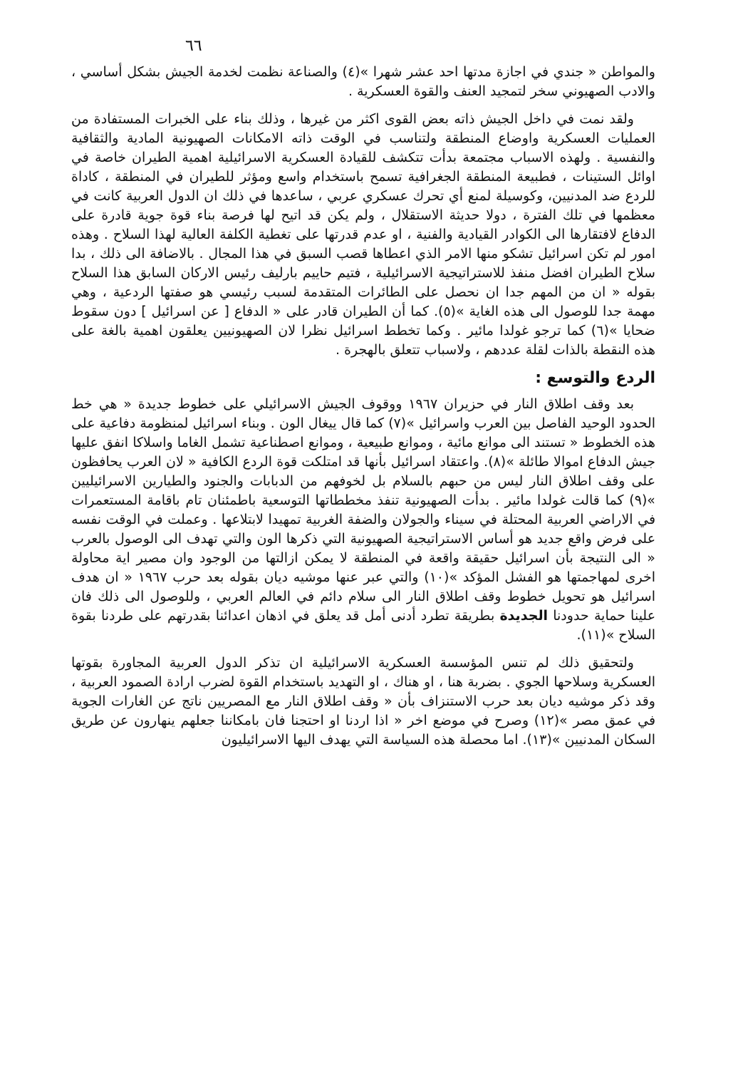٦٦
والمواطن « جندي في اجازة مدتها احد عشر شهرا »(٤) والصناعة نظمت لخدمة الجيش بشكل أساسي ، والادب الصهيوني سخر لتمجيد العنف والقوة العسكرية .
ولقد نمت في داخل الجيش ذاته بعض القوى اكثر من غيرها ، وذلك بناء على الخبرات المستفادة من العمليات العسكرية واوضاع المنطقة ولتناسب في الوقت ذاته الامكانات الصهيونية المادية والثقافية والنفسية . ولهذه الاسباب مجتمعة بدأت تتكشف للقيادة العسكرية الاسرائيلية اهمية الطيران خاصة في اوائل الستينات ، فطبيعة المنطقة الجغرافية تسمح باستخدام واسع ومؤثر للطيران في المنطقة ، كاداة للردع ضد المدنيين، وكوسيلة لمنع أي تحرك عسكري عربي ، ساعدها في ذلك ان الدول العربية كانت في معظمها في تلك الفترة ، دولا حديثة الاستقلال ، ولم يكن قد اتيح لها فرصة بناء قوة جوية قادرة على الدفاع لافتقارها الى الكوادر القيادية والفنية ، او عدم قدرتها على تغطية الكلفة العالية لهذا السلاح . وهذه امور لم تكن اسرائيل تشكو منها الامر الذي اعطاها قصب السبق في هذا المجال . بالاضافة الى ذلك ، بدا سلاح الطيران افضل منفذ للاستراتيجية الاسرائيلية ، فتيم حاييم بارليف رئيس الاركان السابق هذا السلاح بقوله « ان من المهم جدا ان نحصل على الطائرات المتقدمة لسبب رئيسي هو صفتها الردعية ، وهي مهمة جدا للوصول الى هذه الغاية »(٥). كما أن الطيران قادر على « الدفاع [ عن اسرائيل ] دون سقوط ضحايا »(٦) كما ترجو غولدا مائير . وكما تخطط اسرائيل نظرا لان الصهيونيين يعلقون اهمية بالغة على هذه النقطة بالذات لقلة عددهم ، ولاسباب تتعلق بالهجرة .
الردع والتوسع :
بعد وقف اطلاق النار في حزيران ١٩٦٧ ووقوف الجيش الاسرائيلي على خطوط جديدة « هي خط الحدود الوحيد الفاصل بين العرب واسرائيل »(٧) كما قال ييغال الون . وبناء اسرائيل لمنظومة دفاعية على هذه الخطوط « تستند الى موانع مائية ، وموانع طبيعية ، وموانع اصطناعية تشمل الغاما واسلاكا انفق عليها جيش الدفاع اموالا طائلة »(٨). واعتقاد اسرائيل بأنها قد امتلكت قوة الردع الكافية « لان العرب يحافظون على وقف اطلاق النار ليس من حبهم بالسلام بل لخوفهم من الدبابات والجنود والطيارين الاسرائيليين »(٩) كما قالت غولدا مائير . بدأت الصهيونية تنفذ مخططاتها التوسعية باطمئنان تام باقامة المستعمرات في الاراضي العربية المحتلة في سيناء والجولان والضفة الغربية تمهيدا لابتلاعها . وعملت في الوقت نفسه على فرض واقع جديد هو أساس الاستراتيجية الصهيونية التي ذكرها الون والتي تهدف الى الوصول بالعرب « الى النتيجة بأن اسرائيل حقيقة واقعة في المنطقة لا يمكن ازالتها من الوجود وان مصير اية محاولة اخرى لمهاجمتها هو الفشل المؤكد »(١٠) والتي عبر عنها موشيه ديان بقوله بعد حرب ١٩٦٧ « ان هدف اسرائيل هو تحويل خطوط وقف اطلاق النار الى سلام دائم في العالم العربي ، وللوصول الى ذلك فان علينا حماية حدودنا الجديدة بطريقة تطرد أدنى أمل قد يعلق في اذهان اعدائنا بقدرتهم على طردنا بقوة السلاح »(١١).
ولتحقيق ذلك لم تنس المؤسسة العسكرية الاسرائيلية ان تذكر الدول العربية المجاورة بقوتها العسكرية وسلاحها الجوي . بضربة هنا ، او هناك ، او التهديد باستخدام القوة لضرب ارادة الصمود العربية ، وقد ذكر موشيه ديان بعد حرب الاستنزاف بأن « وقف اطلاق النار مع المصريين ناتج عن الغارات الجوية في عمق مصر »(١٢) وصرح في موضع اخر « اذا اردنا او احتجنا فان بامكاننا جعلهم ينهارون عن طريق السكان المدنيين »(١٣). اما محصلة هذه السياسة التي يهدف اليها الاسرائيليون